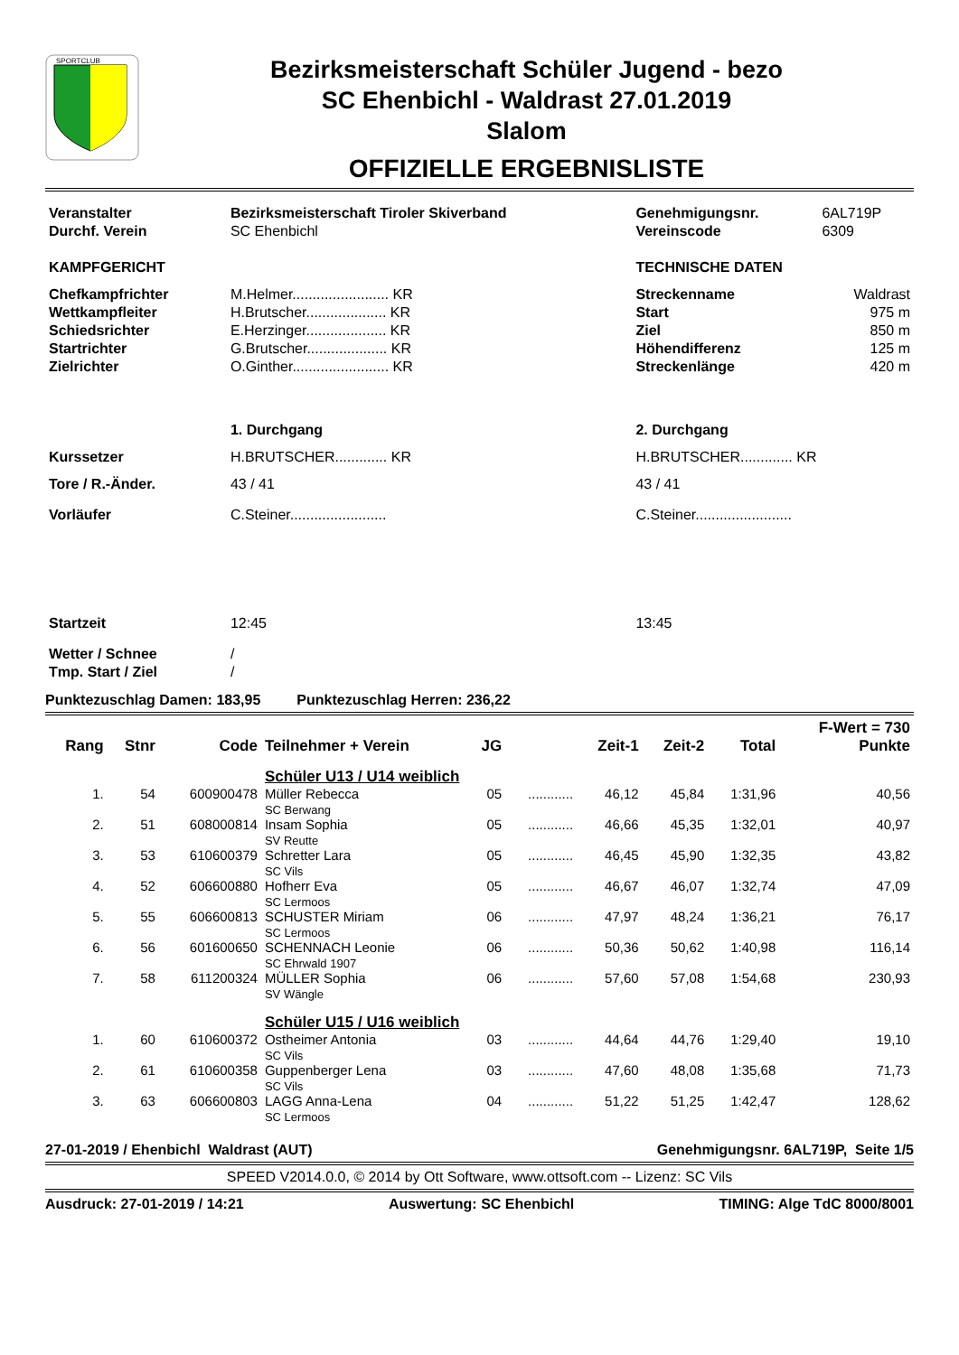SPORTCLUB
Bezirksmeisterschaft Schüler Jugend - bezo
SC Ehenbichl - Waldrast 27.01.2019
Slalom
OFFIZIELLE ERGEBNISLISTE
| Veranstalter | Bezirksmeisterschaft Tiroler Skiverband | Genehmigungsnr. | 6AL719P |
| Durchf. Verein | SC Ehenbichl | Vereinscode | 6309 |
| KAMPFGERICHT | | TECHNISCHE DATEN | |
| Chefkampfrichter | M.Helmer........................ KR | Streckenname | Waldrast |
| Wettkampfleiter | H.Brutscher.................... KR | Start | 975 m |
| Schiedsrichter | E.Herzinger.................... KR | Ziel | 850 m |
| Startrichter | G.Brutscher.................... KR | Höhendifferenz | 125 m |
| Zielrichter | O.Ginther........................ KR | Streckenlänge | 420 m |
| | 1. Durchgang | 2. Durchgang | |
| Kurssetzer | H.BRUTSCHER............. KR | H.BRUTSCHER............. KR | |
| Tore / R.-Änder. | 43 / 41 | 43 / 41 | |
| Vorläufer | C.Steiner........................ | C.Steiner........................ | |
| Startzeit | 12:45 | 13:45 | |
| Wetter / Schnee | / | | |
| Tmp. Start / Ziel | / | | |
Punktezuschlag Damen: 183,95 Punktezuschlag Herren: 236,22
| | | | | | | | | | F-Wert = 730 |
| --- | --- | --- | --- | --- | --- | --- | --- | --- | --- |
| Rang | Stnr | Code | Teilnehmer + Verein | JG | | Zeit-1 | Zeit-2 | Total | Punkte |
| | | | Schüler U13 / U14 weiblich | | | | | | |
| 1. | 54 | 600900478 | Müller Rebecca SC Berwang | 05 | ............ | 46,12 | 45,84 | 1:31,96 | 40,56 |
| 2. | 51 | 608000814 | Insam Sophia SV Reutte | 05 | ............ | 46,66 | 45,35 | 1:32,01 | 40,97 |
| 3. | 53 | 610600379 | Schretter Lara SC Vils | 05 | ............ | 46,45 | 45,90 | 1:32,35 | 43,82 |
| 4. | 52 | 606600880 | Hofherr Eva SC Lermoos | 05 | ............ | 46,67 | 46,07 | 1:32,74 | 47,09 |
| 5. | 55 | 606600813 | SCHUSTER Miriam SC Lermoos | 06 | ............ | 47,97 | 48,24 | 1:36,21 | 76,17 |
| 6. | 56 | 601600650 | SCHENNACH Leonie SC Ehrwald 1907 | 06 | ............ | 50,36 | 50,62 | 1:40,98 | 116,14 |
| 7. | 58 | 611200324 | MÜLLER Sophia SV Wängle | 06 | ............ | 57,60 | 57,08 | 1:54,68 | 230,93 |
| | | | Schüler U15 / U16 weiblich | | | | | | |
| 1. | 60 | 610600372 | Ostheimer Antonia SC Vils | 03 | ............ | 44,64 | 44,76 | 1:29,40 | 19,10 |
| 2. | 61 | 610600358 | Guppenberger Lena SC Vils | 03 | ............ | 47,60 | 48,08 | 1:35,68 | 71,73 |
| 3. | 63 | 606600803 | LAGG Anna-Lena SC Lermoos | 04 | ............ | 51,22 | 51,25 | 1:42,47 | 128,62 |
27-01-2019 / Ehenbichl Waldrast (AUT) Genehmigungsnr. 6AL719P, Seite 1/5
SPEED V2014.0.0, © 2014 by Ott Software, www.ottsoft.com -- Lizenz: SC Vils
Ausdruck: 27-01-2019 / 14:21 Auswertung: SC Ehenbichl TIMING: Alge TdC 8000/8001